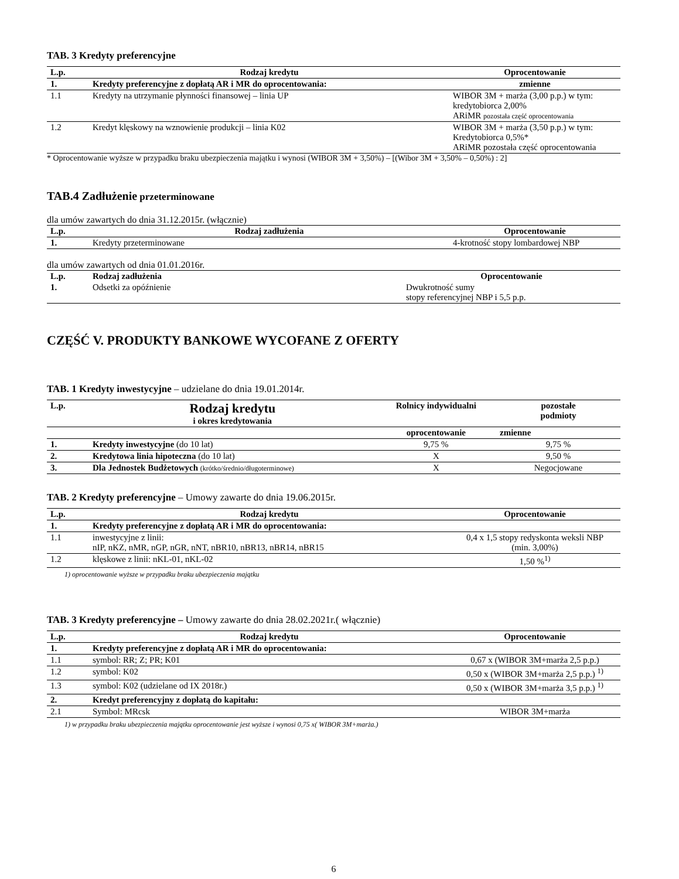TAB. 3 Kredyty preferencyjne
| L.p. | Rodzaj kredytu | Oprocentowanie |
| --- | --- | --- |
| 1. | Kredyty preferencyjne z dopłatą AR i MR do oprocentowania: | zmienne |
| 1.1 | Kredyty na utrzymanie płynności finansowej – linia UP | WIBOR 3M + marża (3,00 p.p.) w tym: kredytobiorca 2,00% ARiMR pozostała część oprocentowania |
| 1.2 | Kredyt klęskowy na wznowienie produkcji – linia K02 | WIBOR 3M + marża (3,50 p.p.) w tym: Kredytobiorca 0,5%* ARiMR pozostała część oprocentowania |
* Oprocentowanie wyższe w przypadku braku ubezpieczenia majątku i wynosi (WIBOR 3M + 3,50%) – [(Wibor 3M + 3,50% – 0,50%) : 2]
TAB.4 Zadłużenie przeterminowane
dla umów zawartych do dnia 31.12.2015r. (włącznie)
| L.p. | Rodzaj zadłużenia | Oprocentowanie |
| --- | --- | --- |
| 1. | Kredyty przeterminowane | 4-krotność stopy lombardowej NBP |
dla umów zawartych od dnia 01.01.2016r.
| L.p. | Rodzaj zadłużenia | Oprocentowanie |
| --- | --- | --- |
| 1. | Odsetki za opóźnienie | Dwukrotność sumy stopy referencyjnej NBP i 5,5 p.p. |
CZĘŚĆ V. PRODUKTY BANKOWE WYCOFANE Z OFERTY
TAB. 1 Kredyty inwestycyjne – udzielane do dnia 19.01.2014r.
| L.p. | Rodzaj kredytu i okres kredytowania | Rolnicy indywidualni | pozostałe podmioty |
| --- | --- | --- | --- |
| | | oprocentowanie | zmienne |
| 1. | Kredyty inwestycyjne (do 10 lat) | 9,75 % | 9,75 % |
| 2. | Kredytowa linia hipoteczna (do 10 lat) | X | 9,50 % |
| 3. | Dla Jednostek Budżetowych (krótko/średnio/długoterminowe) | X | Negocjowane |
TAB. 2 Kredyty preferencyjne – Umowy zawarte do dnia 19.06.2015r.
| L.p. | Rodzaj kredytu | Oprocentowanie |
| --- | --- | --- |
| 1. | Kredyty preferencyjne z dopłatą AR i MR do oprocentowania: | |
| 1.1 | inwestycyjne z linii: nIP, nKZ, nMR, nGP, nGR, nNT, nBR10, nBR13, nBR14, nBR15 | 0,4 x 1,5 stopy redyskonta weksli NBP (min. 3,00%) |
| 1.2 | klęskowe z linii: nKL-01, nKL-02 | 1,50 %<sup>1)</sup> |
1) oprocentowanie wyższe w przypadku braku ubezpieczenia majątku
TAB. 3 Kredyty preferencyjne – Umowy zawarte do dnia 28.02.2021r.( włącznie)
| L.p. | Rodzaj kredytu | Oprocentowanie |
| --- | --- | --- |
| 1. | Kredyty preferencyjne z dopłatą AR i MR do oprocentowania: | |
| 1.1 | symbol: RR; Z; PR; K01 | 0,67 x (WIBOR 3M+marża 2,5 p.p.) |
| 1.2 | symbol: K02 | 0,50 x (WIBOR 3M+marża 2,5 p.p.) <sup>1)</sup> |
| 1.3 | symbol: K02 (udzielane od IX 2018r.) | 0,50 x (WIBOR 3M+marża 3,5 p.p.) <sup>1)</sup> |
| 2. | Kredyt preferencyjny z dopłatą do kapitału: | |
| 2.1 | Symbol: MRcsk | WIBOR 3M+marża |
1) w przypadku braku ubezpieczenia majątku oprocentowanie jest wyższe i wynosi 0,75 x( WIBOR 3M+marża.)
6